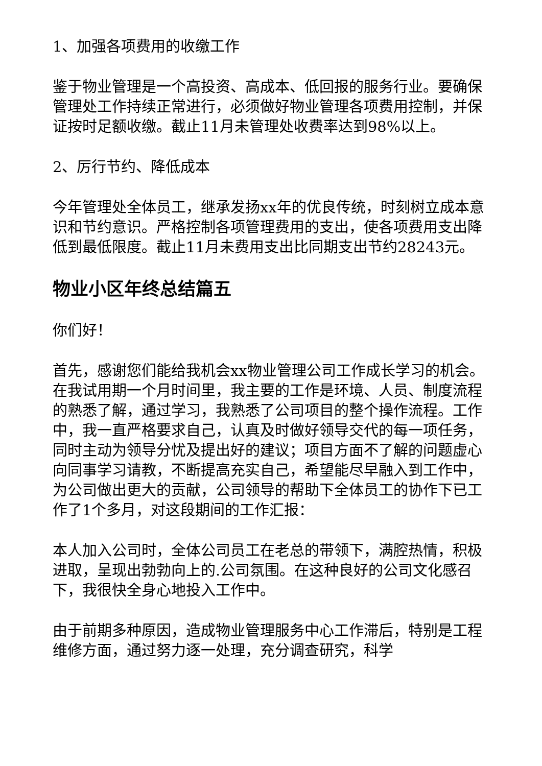1、加强各项费用的收缴工作
鉴于物业管理是一个高投资、高成本、低回报的服务行业。要确保管理处工作持续正常进行，必须做好物业管理各项费用控制，并保证按时足额收缴。截止11月未管理处收费率达到98%以上。
2、厉行节约、降低成本
今年管理处全体员工，继承发扬xx年的优良传统，时刻树立成本意识和节约意识。严格控制各项管理费用的支出，使各项费用支出降低到最低限度。截止11月未费用支出比同期支出节约28243元。
物业小区年终总结篇五
你们好！
首先，感谢您们能给我机会xx物业管理公司工作成长学习的机会。在我试用期一个月时间里，我主要的工作是环境、人员、制度流程的熟悉了解，通过学习，我熟悉了公司项目的整个操作流程。工作中，我一直严格要求自己，认真及时做好领导交代的每一项任务，同时主动为领导分忧及提出好的建议；项目方面不了解的问题虚心向同事学习请教，不断提高充实自己，希望能尽早融入到工作中，为公司做出更大的贡献，公司领导的帮助下全体员工的协作下已工作了1个多月，对这段期间的工作汇报：
本人加入公司时，全体公司员工在老总的带领下，满腔热情，积极进取，呈现出勃勃向上的.公司氛围。在这种良好的公司文化感召下，我很快全身心地投入工作中。
由于前期多种原因，造成物业管理服务中心工作滞后，特别是工程维修方面，通过努力逐一处理，充分调查研究，科学